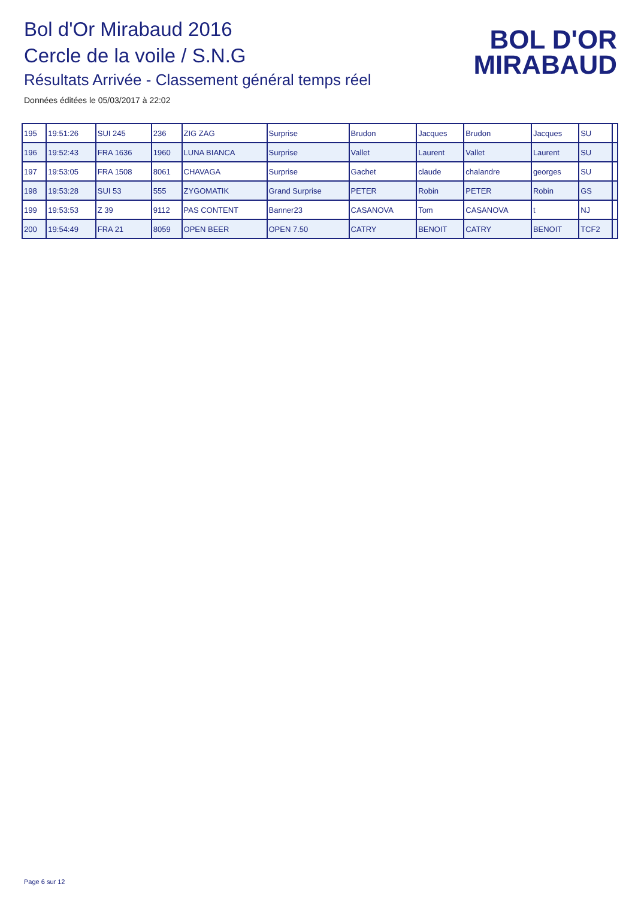Bol d'Or Mirabaud 2016
Cercle de la voile / S.N.G
Résultats Arrivée - Classement général temps réel
Données éditées le 05/03/2017 à 22:02
BOL D'OR
MIRABAUD
| 195 | 19:51:26 | SUI 245 | 236 | ZIG ZAG | Surprise | Brudon | Jacques | Brudon | Jacques | SU | |
| 196 | 19:52:43 | FRA 1636 | 1960 | LUNA BIANCA | Surprise | Vallet | Laurent | Vallet | Laurent | SU | |
| 197 | 19:53:05 | FRA 1508 | 8061 | CHAVAGA | Surprise | Gachet | claude | chalandre | georges | SU | |
| 198 | 19:53:28 | SUI 53 | 555 | ZYGOMATIK | Grand Surprise | PETER | Robin | PETER | Robin | GS | |
| 199 | 19:53:53 | Z 39 | 9112 | PAS CONTENT | Banner23 | CASANOVA | Tom | CASANOVA | t | NJ | |
| 200 | 19:54:49 | FRA 21 | 8059 | OPEN BEER | OPEN 7.50 | CATRY | BENOIT | CATRY | BENOIT | TCF2 | |
Page 6 sur 12